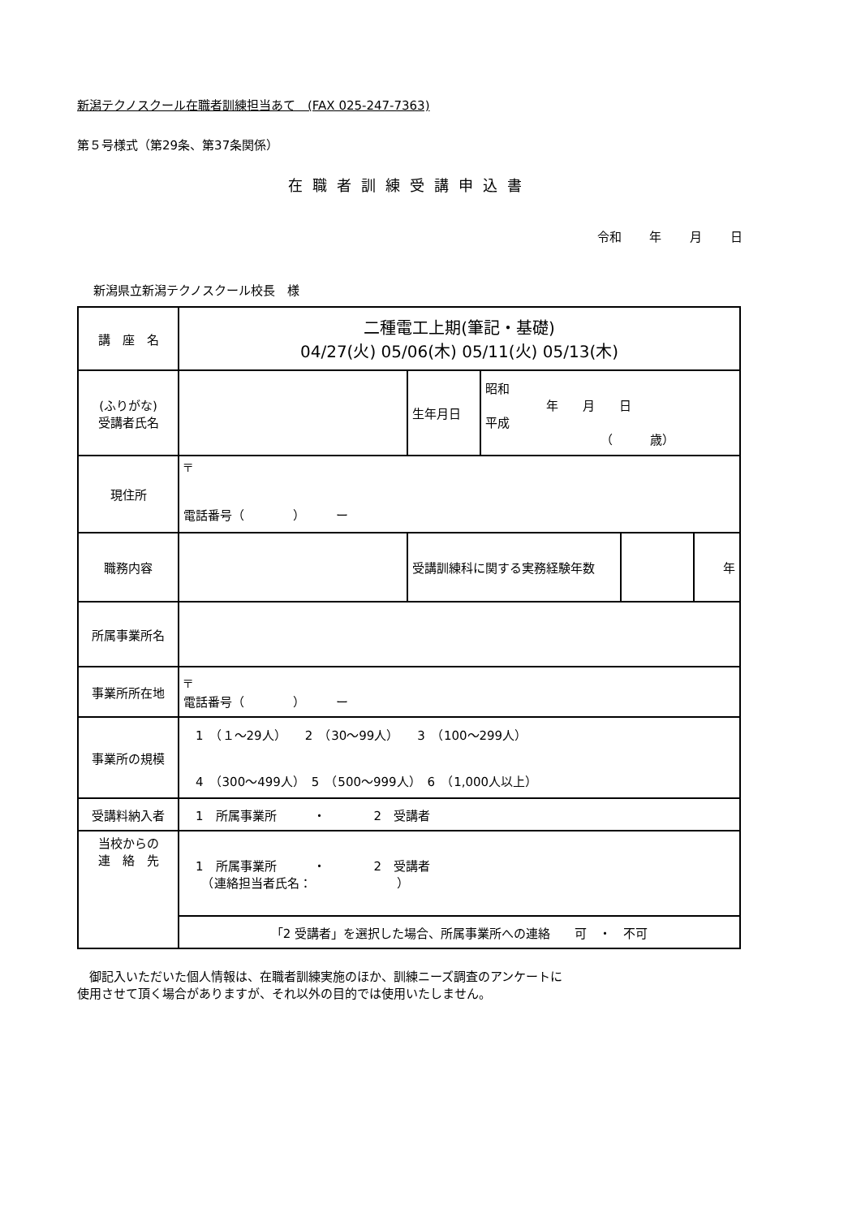新潟テクノスクール在職者訓練担当あて　(FAX 025-247-7363)
第５号様式（第29条、第37条関係）
在職者訓練受講申込書
令和 年 月 日
新潟県立新潟テクノスクール校長　様
| 講 座 名 | 二種電工上期(筆記・基礎) 04/27(火) 05/06(木) 05/11(火) 05/13(木) | | | | |
| (ふりがな) 受講者氏名 | | 生年月日 | 昭和 年 月 日 平成 （ 歳） | | |
| 現住所 | 〒 電話番号（ ） ー | | | | |
| 職務内容 | | 受講訓練科に関する実務経験年数 | | | 年 |
| 所属事業所名 | | | | | |
| 事業所所在地 | 〒 電話番号（ ） ー | | | | |
| 事業所の規模 | 1 （１～29人） 2 （30～99人） 3 （100～299人） 4 （300～499人） 5 （500～999人） 6 （1,000人以上） | | | | |
| 受講料納入者 | 1 所属事業所 ・ 2 受講者 | | | | |
| 当校からの 連 絡 先 | 1 所属事業所 ・ 2 受講者 （連絡担当者氏名： ） | | | | |
| | 「2 受講者」を選択した場合、所属事業所への連絡 可 ・ 不可 | | | | |
　御記入いただいた個人情報は、在職者訓練実施のほか、訓練ニーズ調査のアンケートに
使用させて頂く場合がありますが、それ以外の目的では使用いたしません。